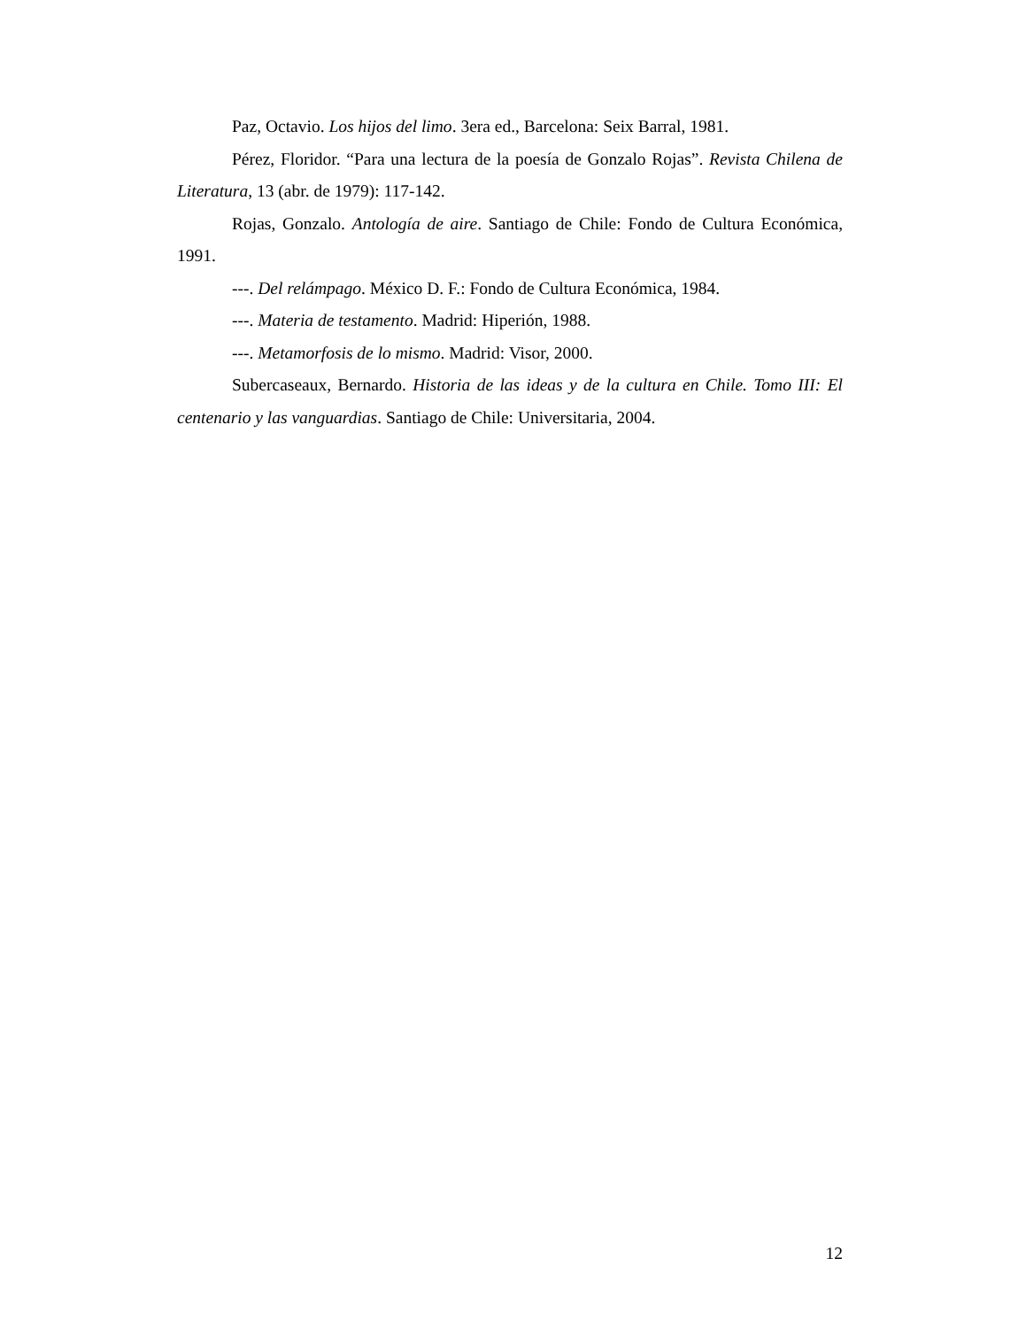Paz, Octavio. Los hijos del limo. 3era ed., Barcelona: Seix Barral, 1981.
Pérez, Floridor. “Para una lectura de la poesía de Gonzalo Rojas”. Revista Chilena de Literatura, 13 (abr. de 1979): 117-142.
Rojas, Gonzalo. Antología de aire. Santiago de Chile: Fondo de Cultura Económica, 1991.
---. Del relámpago. México D. F.: Fondo de Cultura Económica, 1984.
---. Materia de testamento. Madrid: Hiperión, 1988.
---. Metamorfosis de lo mismo. Madrid: Visor, 2000.
Subercaseaux, Bernardo. Historia de las ideas y de la cultura en Chile. Tomo III: El centenario y las vanguardias. Santiago de Chile: Universitaria, 2004.
12